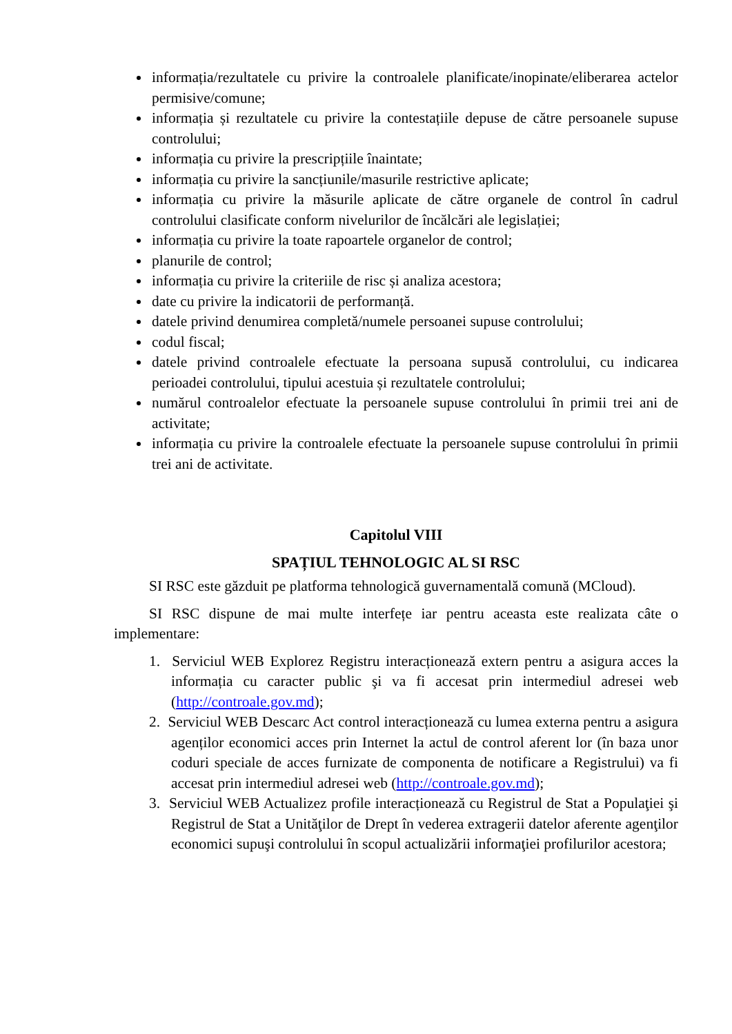informația/rezultatele cu privire la controalele planificate/inopinate/eliberarea actelor permisive/comune;
informația și rezultatele cu privire la contestațiile depuse de către persoanele supuse controlului;
informația cu privire la prescripțiile înaintate;
informația cu privire la sancțiunile/masurile restrictive aplicate;
informația cu privire la măsurile aplicate de către organele de control în cadrul controlului clasificate conform nivelurilor de încălcări ale legislației;
informația cu privire la toate rapoartele organelor de control;
planurile de control;
informația cu privire la criteriile de risc și analiza acestora;
date cu privire la indicatorii de performanță.
datele privind denumirea completă/numele persoanei supuse controlului;
codul fiscal;
datele privind controalele efectuate la persoana supusă controlului, cu indicarea perioadei controlului, tipului acestuia și rezultatele controlului;
numărul controalelor efectuate la persoanele supuse controlului în primii trei ani de activitate;
informația cu privire la controalele efectuate la persoanele supuse controlului în primii trei ani de activitate.
Capitolul VIII
SPAȚIUL TEHNOLOGIC AL SI RSC
SI RSC este găzduit pe platforma tehnologică guvernamentală comună (MCloud).
SI RSC dispune de mai multe interfețe iar pentru aceasta este realizata câte o implementare:
1. Serviciul WEB Explorez Registru interacționează extern pentru a asigura acces la informația cu caracter public şi va fi accesat prin intermediul adresei web (http://controale.gov.md);
2. Serviciul WEB Descarc Act control interacționează cu lumea externa pentru a asigura agenților economici acces prin Internet la actul de control aferent lor (în baza unor coduri speciale de acces furnizate de componenta de notificare a Registrului) va fi accesat prin intermediul adresei web (http://controale.gov.md);
3. Serviciul WEB Actualizez profile interacționează cu Registrul de Stat a Populaţiei şi Registrul de Stat a Unităţilor de Drept în vederea extragerii datelor aferente agenţilor economici supuşi controlului în scopul actualizării informaţiei profilurilor acestora;